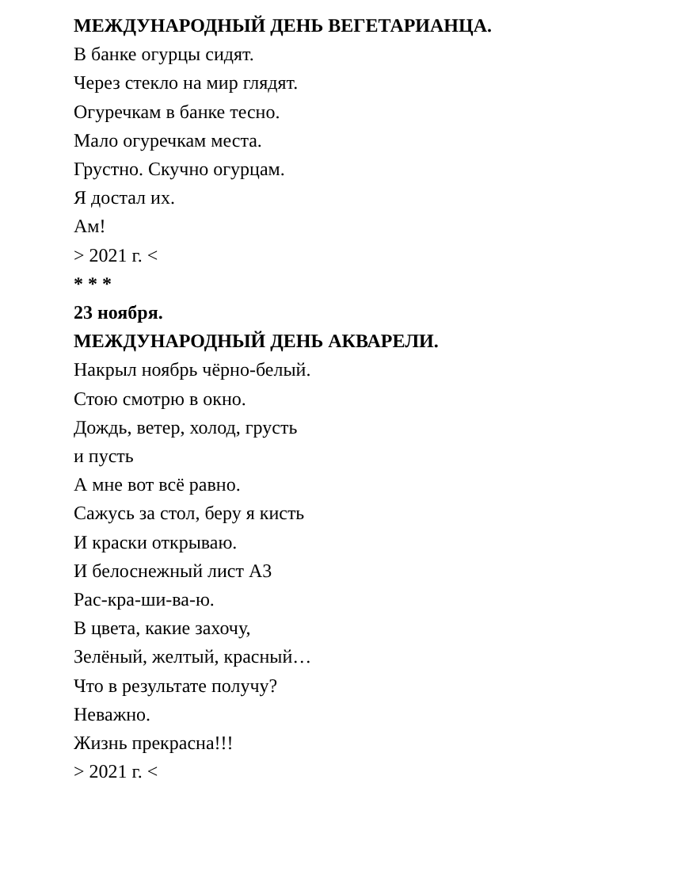МЕЖДУНАРОДНЫЙ ДЕНЬ ВЕГЕТАРИАНЦА.
В банке огурцы сидят.
Через стекло на мир глядят.
Огуречкам в банке тесно.
Мало огуречкам места.
Грустно. Скучно огурцам.
Я достал их.
Ам!
> 2021 г. <
* * *
23 ноября.
МЕЖДУНАРОДНЫЙ ДЕНЬ АКВАРЕЛИ.
Накрыл ноябрь чёрно-белый.
Стою смотрю в окно.
Дождь, ветер, холод, грусть
и пусть
А мне вот всё равно.
Сажусь за стол, беру я кисть
И краски открываю.
И белоснежный лист А3
Рас-кра-ши-ва-ю.
В цвета, какие захочу,
Зелёный, желтый, красный…
Что в результате получу?
Неважно.
Жизнь прекрасна!!!
> 2021 г. <